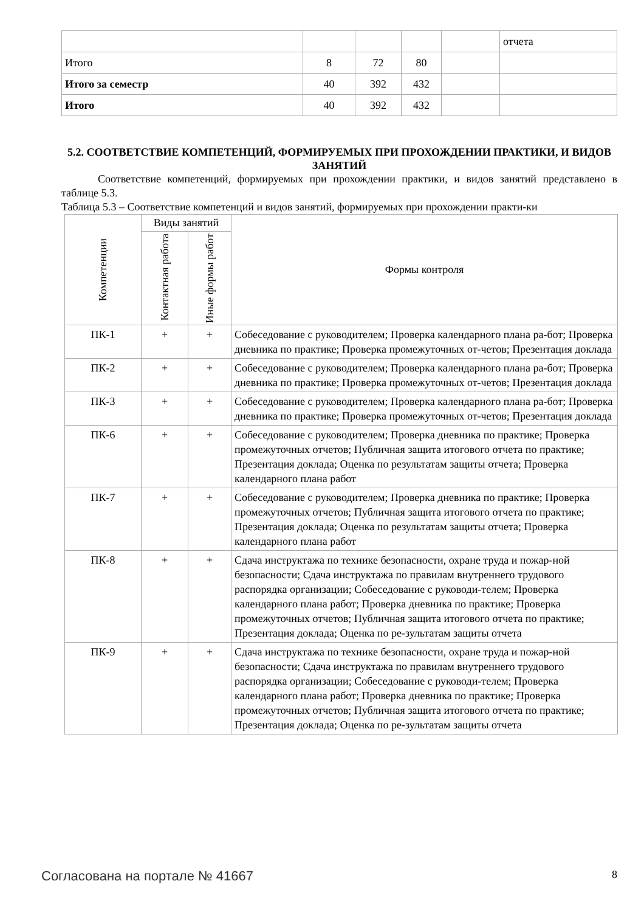| | | | | | отчета |
| Итого | 8 | 72 | 80 | | |
| Итого за семестр | 40 | 392 | 432 | | |
| Итого | 40 | 392 | 432 | | |
5.2. СООТВЕТСТВИЕ КОМПЕТЕНЦИЙ, ФОРМИРУЕМЫХ ПРИ ПРОХОЖДЕНИИ ПРАКТИКИ, И ВИДОВ ЗАНЯТИЙ
Соответствие компетенций, формируемых при прохождении практики, и видов занятий представлено в таблице 5.3.
Таблица 5.3 – Соответствие компетенций и видов занятий, формируемых при прохождении практи-ки
| Компетенции | Виды занятий | | Формы контроля |
| --- | --- | --- | --- |
| | Контактная работа | Иные формы работ | |
| ПК-1 | + | + | Собеседование с руководителем; Проверка календарного плана ра-бот; Проверка дневника по практике; Проверка промежуточных от-четов; Презентация доклада |
| ПК-2 | + | + | Собеседование с руководителем; Проверка календарного плана ра-бот; Проверка дневника по практике; Проверка промежуточных от-четов; Презентация доклада |
| ПК-3 | + | + | Собеседование с руководителем; Проверка календарного плана ра-бот; Проверка дневника по практике; Проверка промежуточных от-четов; Презентация доклада |
| ПК-6 | + | + | Собеседование с руководителем; Проверка дневника по практике; Проверка промежуточных отчетов; Публичная защита итогового отчета по практике; Презентация доклада; Оценка по результатам защиты отчета; Проверка календарного плана работ |
| ПК-7 | + | + | Собеседование с руководителем; Проверка дневника по практике; Проверка промежуточных отчетов; Публичная защита итогового отчета по практике; Презентация доклада; Оценка по результатам защиты отчета; Проверка календарного плана работ |
| ПК-8 | + | + | Сдача инструктажа по технике безопасности, охране труда и пожар-ной безопасности; Сдача инструктажа по правилам внутреннего трудового распорядка организации; Собеседование с руководи-телем; Проверка календарного плана работ; Проверка дневника по практике; Проверка промежуточных отчетов; Публичная защита итогового отчета по практике; Презентация доклада; Оценка по ре-зультатам защиты отчета |
| ПК-9 | + | + | Сдача инструктажа по технике безопасности, охране труда и пожар-ной безопасности; Сдача инструктажа по правилам внутреннего трудового распорядка организации; Собеседование с руководи-телем; Проверка календарного плана работ; Проверка дневника по практике; Проверка промежуточных отчетов; Публичная защита итогового отчета по практике; Презентация доклада; Оценка по ре-зультатам защиты отчета |
Согласована на портале № 41667 8